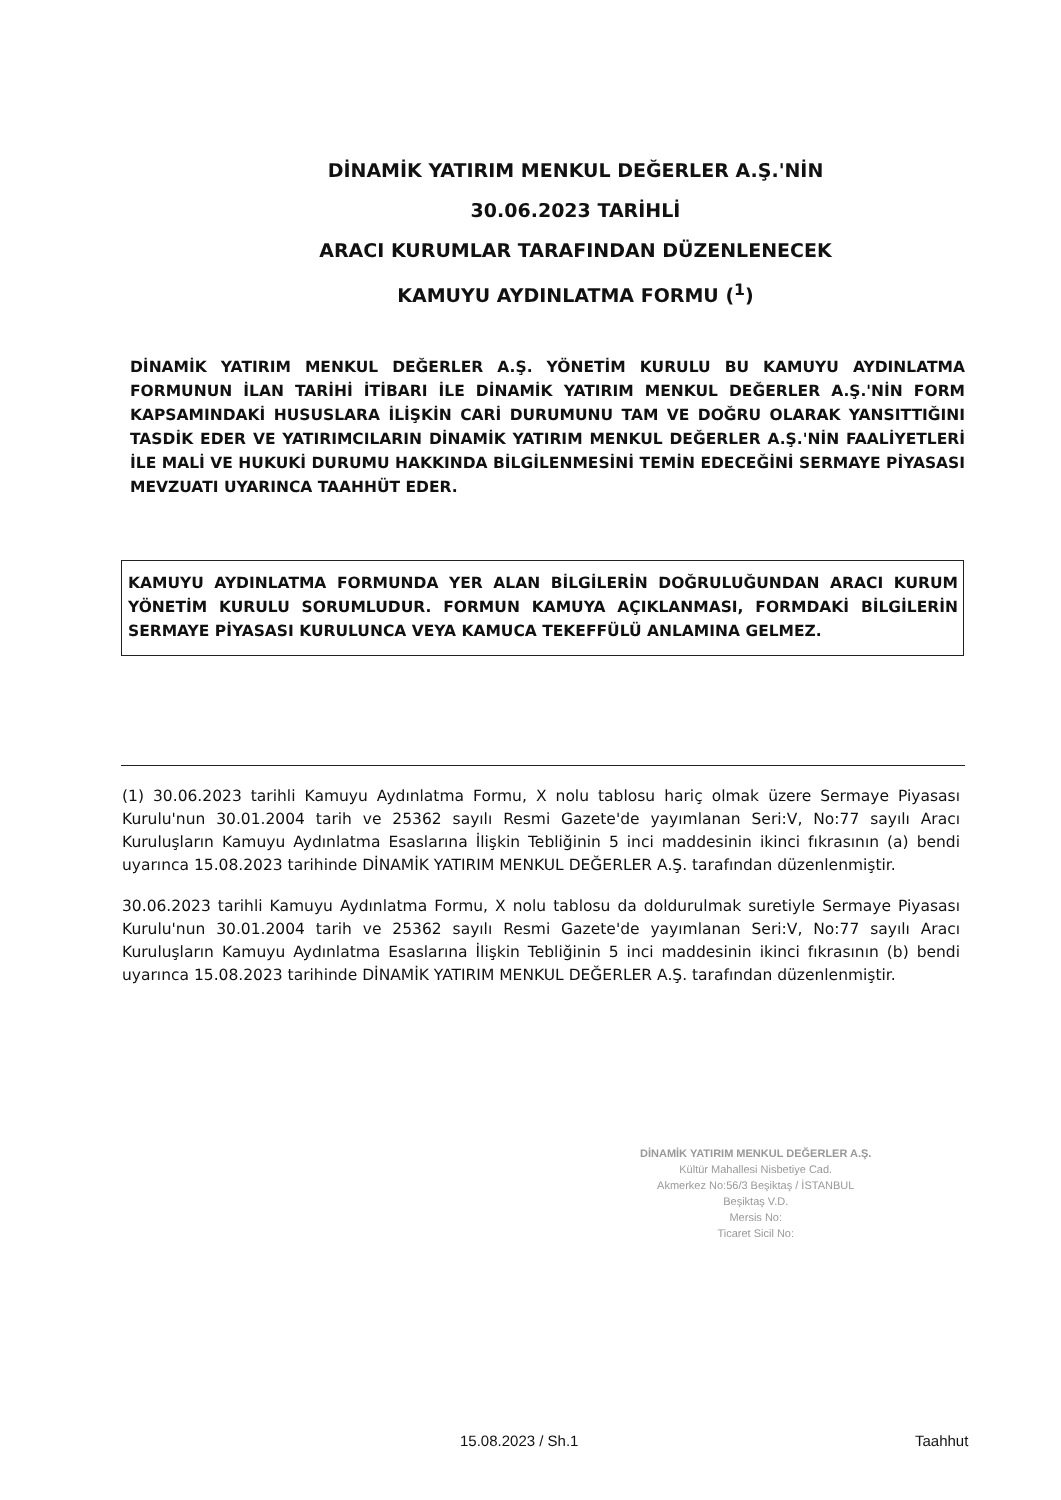DİNAMİK YATIRIM MENKUL DEĞERLER A.Ş.'NİN
30.06.2023 TARİHLİ
ARACI KURUMLAR TARAFINDAN DÜZENLENECEK
KAMUYU AYDINLATMA FORMU (<sup>1</sup>)
DİNAMİK YATIRIM MENKUL DEĞERLER A.Ş. YÖNETİM KURULU BU KAMUYU AYDINLATMA FORMUNUN İLAN TARİHİ İTİBARI İLE DİNAMİK YATIRIM MENKUL DEĞERLER A.Ş.'NİN FORM KAPSAMINDAKİ HUSUSLARA İLİŞKİN CARİ DURUMUNU TAM VE DOĞRU OLARAK YANSITTIĞINI TASDİK EDER VE YATIRIMCILARIN DİNAMİK YATIRIM MENKUL DEĞERLER A.Ş.'NİN FAALİYETLERİ İLE MALİ VE HUKUKİ DURUMU HAKKINDA BİLGİLENMESİNİ TEMİN EDECEĞİNİ SERMAYE PİYASASI MEVZUATI UYARINCA TAAHHÜT EDER.
KAMUYU AYDINLATMA FORMUNDA YER ALAN BİLGİLERİN DOĞRULUĞUNDAN ARACI KURUM YÖNETİM KURULU SORUMLUDUR. FORMUN KAMUYA AÇIKLANMASI, FORMDAKİ BİLGİLERİN SERMAYE PİYASASI KURULUNCA VEYA KAMUCA TEKEFFÜLÜ ANLAMINA GELMEZ.
(1) 30.06.2023 tarihli Kamuyu Aydınlatma Formu, X nolu tablosu hariç olmak üzere Sermaye Piyasası Kurulu'nun 30.01.2004 tarih ve 25362 sayılı Resmi Gazete'de yayımlanan Seri:V, No:77 sayılı Aracı Kuruluşların Kamuyu Aydınlatma Esaslarına İlişkin Tebliğinin 5 inci maddesinin ikinci fıkrasının (a) bendi uyarınca 15.08.2023 tarihinde DİNAMİK YATIRIM MENKUL DEĞERLER A.Ş. tarafından düzenlenmiştir.
30.06.2023 tarihli Kamuyu Aydınlatma Formu, X nolu tablosu da doldurulmak suretiyle Sermaye Piyasası Kurulu'nun 30.01.2004 tarih ve 25362 sayılı Resmi Gazete'de yayımlanan Seri:V, No:77 sayılı Aracı Kuruluşların Kamuyu Aydınlatma Esaslarına İlişkin Tebliğinin 5 inci maddesinin ikinci fıkrasının (b) bendi uyarınca 15.08.2023 tarihinde DİNAMİK YATIRIM MENKUL DEĞERLER A.Ş. tarafından düzenlenmiştir.
DİNAMİK YATIRIM MENKUL DEĞERLER A.Ş.
Kültür Mahallesi Nisbetiye Cad.
Akmerkez No:56/3 Beşiktaş / İSTANBUL
Beşiktaş V.D.
Mersis No:
Ticaret Sicil No:
15.08.2023 / Sh.1 Taahhut